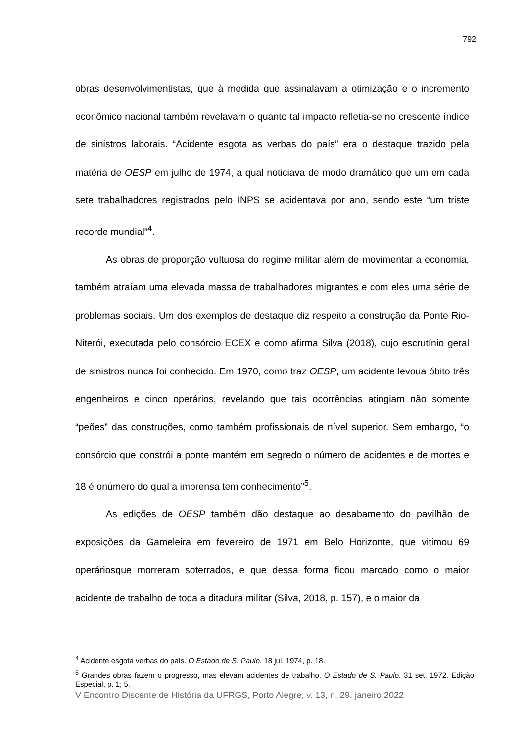792
obras desenvolvimentistas, que à medida que assinalavam a otimização e o incremento econômico nacional também revelavam o quanto tal impacto refletia-se no crescente índice de sinistros laborais. “Acidente esgota as verbas do país” era o destaque trazido pela matéria de OESP em julho de 1974, a qual noticiava de modo dramático que um em cada sete trabalhadores registrados pelo INPS se acidentava por ano, sendo este “um triste recorde mundial”<sup>4</sup>.
As obras de proporção vultuosa do regime militar além de movimentar a economia, também atraíam uma elevada massa de trabalhadores migrantes e com eles uma série de problemas sociais. Um dos exemplos de destaque diz respeito a construção da Ponte Rio-Niterói, executada pelo consórcio ECEX e como afirma Silva (2018), cujo escrutínio geral de sinistros nunca foi conhecido. Em 1970, como traz OESP, um acidente levoua óbito três engenheiros e cinco operários, revelando que tais ocorrências atingiam não somente “peões” das construções, como também profissionais de nível superior. Sem embargo, “o consórcio que constrói a ponte mantém em segredo o número de acidentes e de mortes e 18 é onúmero do qual a imprensa tem conhecimento”<sup>5</sup>.
As edições de OESP também dão destaque ao desabamento do pavilhão de exposições da Gameleira em fevereiro de 1971 em Belo Horizonte, que vitimou 69 operáriosque morreram soterrados, e que dessa forma ficou marcado como o maior acidente de trabalho de toda a ditadura militar (Silva, 2018, p. 157), e o maior da
<sup>4</sup> Acidente esgota verbas do país. O Estado de S. Paulo. 18 jul. 1974, p. 18.
<sup>5</sup> Grandes obras fazem o progresso, mas elevam acidentes de trabalho. O Estado de S. Paulo. 31 set. 1972. Edição Especial, p. 1; 5.
V Encontro Discente de História da UFRGS, Porto Alegre, v. 13, n. 29, janeiro 2022